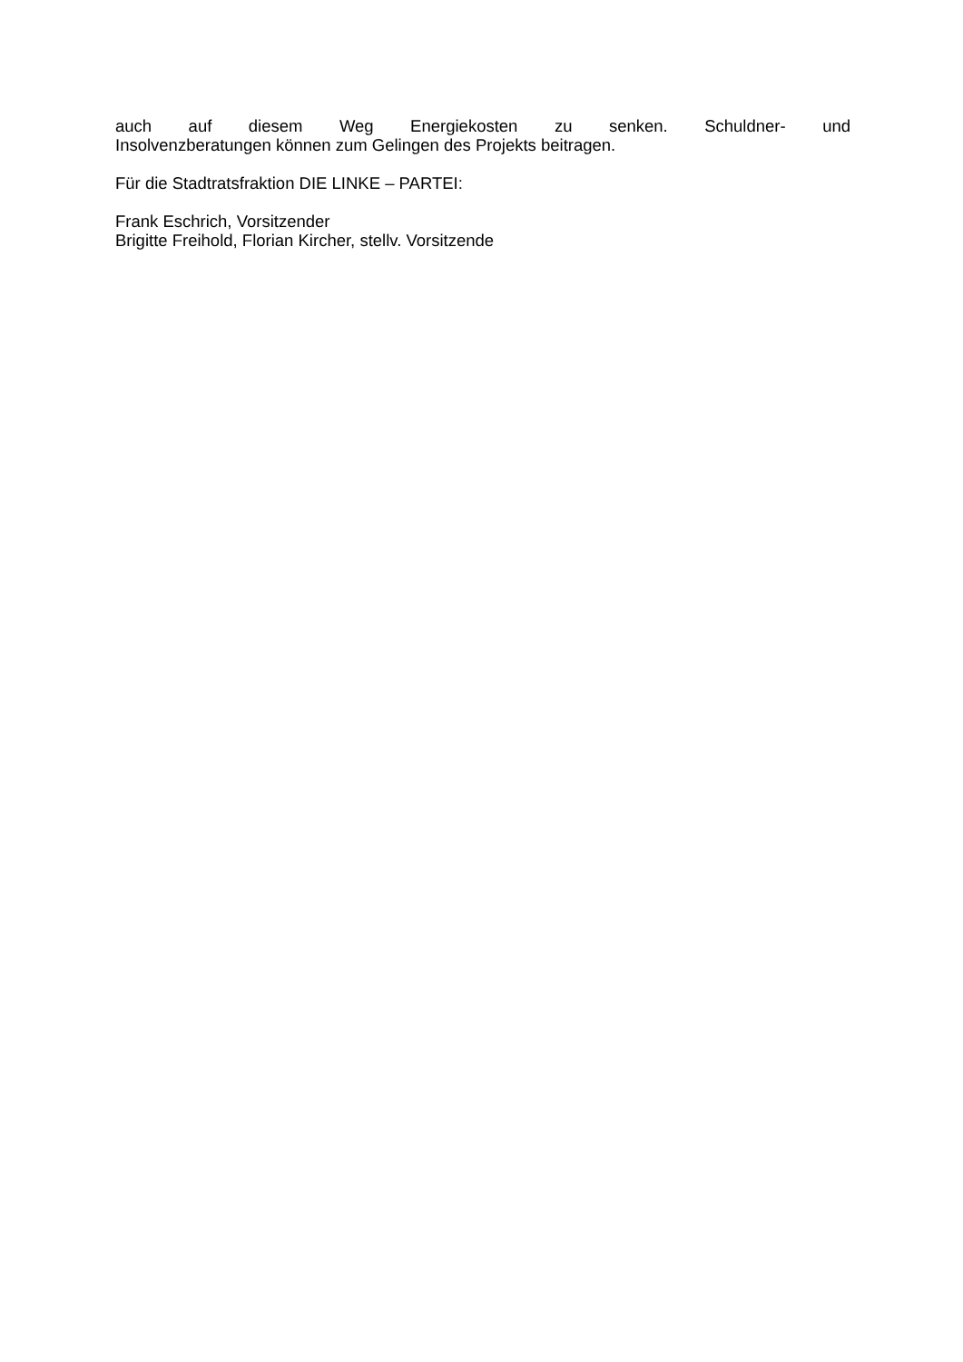auch auf diesem Weg Energiekosten zu senken. Schuldner- und
Insolvenzberatungen können zum Gelingen des Projekts beitragen.
Für die Stadtratsfraktion DIE LINKE – PARTEI:
Frank Eschrich, Vorsitzender
Brigitte Freihold, Florian Kircher, stellv. Vorsitzende